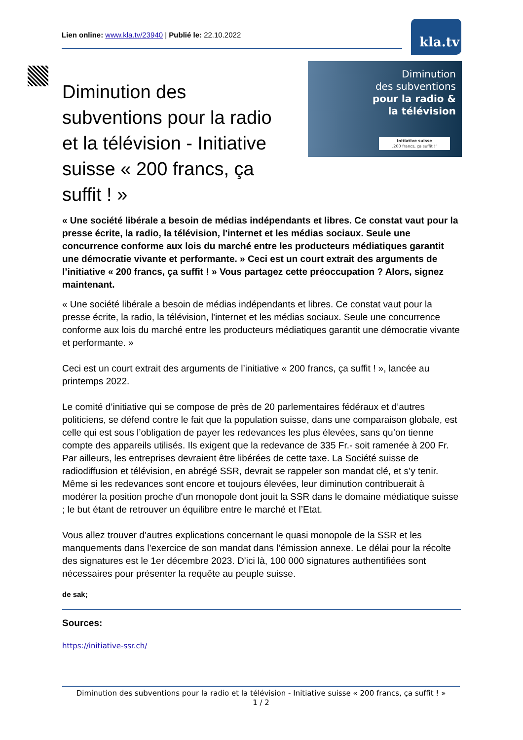Lien online: www.kla.tv/23940 | Publié le: 22.10.2022
kla.tv
Diminution
des subventions
pour la radio &
la télévision
Initiative suisse
„200 francs, ça suffit !“
Diminution des subventions pour la radio et la télévision - Initiative suisse « 200 francs, ça suffit ! »
« Une société libérale a besoin de médias indépendants et libres. Ce constat vaut pour la presse écrite, la radio, la télévision, l'internet et les médias sociaux. Seule une concurrence conforme aux lois du marché entre les producteurs médiatiques garantit une démocratie vivante et performante. » Ceci est un court extrait des arguments de l’initiative « 200 francs, ça suffit ! » Vous partagez cette préoccupation ? Alors, signez maintenant.
« Une société libérale a besoin de médias indépendants et libres. Ce constat vaut pour la presse écrite, la radio, la télévision, l'internet et les médias sociaux. Seule une concurrence conforme aux lois du marché entre les producteurs médiatiques garantit une démocratie vivante et performante. »
Ceci est un court extrait des arguments de l’initiative « 200 francs, ça suffit ! », lancée au printemps 2022.
Le comité d’initiative qui se compose de près de 20 parlementaires fédéraux et d’autres politiciens, se défend contre le fait que la population suisse, dans une comparaison globale, est celle qui est sous l’obligation de payer les redevances les plus élevées, sans qu’on tienne compte des appareils utilisés. Ils exigent que la redevance de 335 Fr.- soit ramenée à 200 Fr. Par ailleurs, les entreprises devraient être libérées de cette taxe. La Société suisse de radiodiffusion et télévision, en abrégé SSR, devrait se rappeler son mandat clé, et s’y tenir. Même si les redevances sont encore et toujours élevées, leur diminution contribuerait à modérer la position proche d'un monopole dont jouit la SSR dans le domaine médiatique suisse ; le but étant de retrouver un équilibre entre le marché et l’Etat.
Vous allez trouver d’autres explications concernant le quasi monopole de la SSR et les manquements dans l’exercice de son mandat dans l’émission annexe. Le délai pour la récolte des signatures est le 1er décembre 2023. D’ici là, 100 000 signatures authentifiées sont nécessaires pour présenter la requête au peuple suisse.
de sak;
Sources:
https://initiative-ssr.ch/
Diminution des subventions pour la radio et la télévision - Initiative suisse « 200 francs, ça suffit ! »
1 / 2